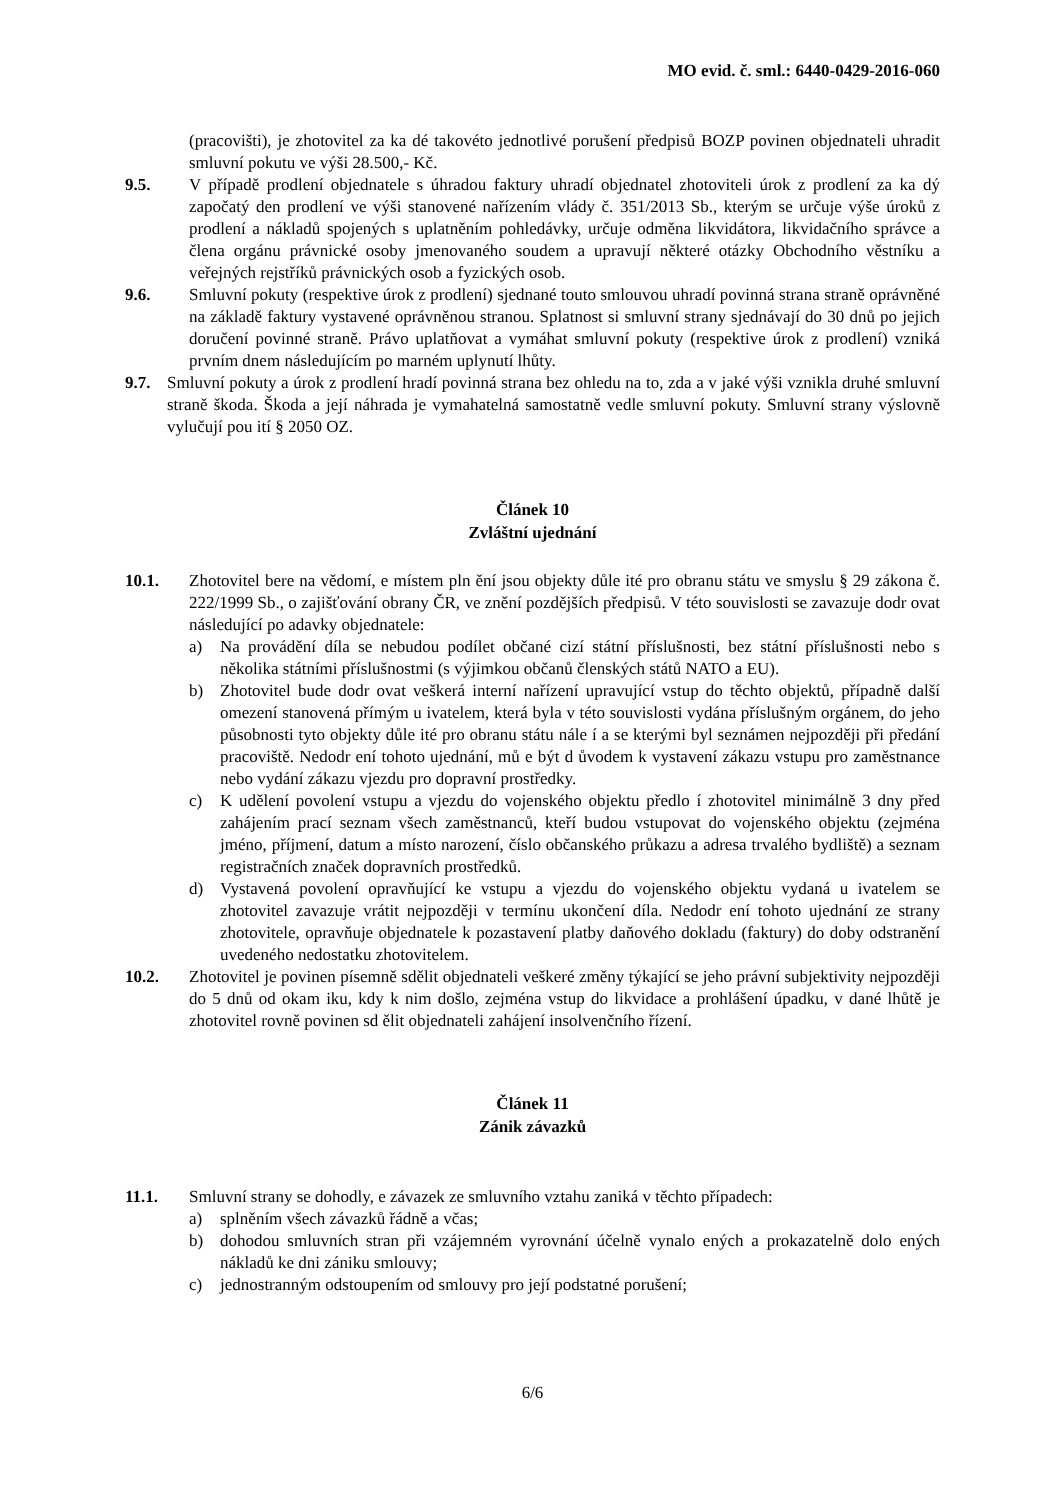MO evid. č. sml.: 6440-0429-2016-060
(pracovišti), je zhotovitel za ka dé takovéto jednotlivé porušení předpisů BOZP povinen objednateli uhradit smluvní pokutu ve výši 28.500,- Kč.
9.5. V případě prodlení objednatele s úhradou faktury uhradí objednatel zhotoviteli úrok z prodlení za ka dý započatý den prodlení ve výši stanovené nařízením vlády č. 351/2013 Sb., kterým se určuje výše úroků z prodlení a nákladů spojených s uplatněním pohledávky, určuje odměna likvidátora, likvidačního správce a člena orgánu právnické osoby jmenovaného soudem a upravují některé otázky Obchodního věstníku a veřejných rejstříků právnických osob a fyzických osob.
9.6. Smluvní pokuty (respektive úrok z prodlení) sjednané touto smlouvou uhradí povinná strana straně oprávněné na základě faktury vystavené oprávněnou stranou. Splatnost si smluvní strany sjednávají do 30 dnů po jejich doručení povinné straně. Právo uplatňovat a vymáhat smluvní pokuty (respektive úrok z prodlení) vzniká prvním dnem následujícím po marném uplynutí lhůty.
9.7. Smluvní pokuty a úrok z prodlení hradí povinná strana bez ohledu na to, zda a v jaké výši vznikla druhé smluvní straně škoda. Škoda a její náhrada je vymahatelná samostatně vedle smluvní pokuty. Smluvní strany výslovně vylučují pou ití § 2050 OZ.
Článek 10
Zvláštní ujednání
10.1. Zhotovitel bere na vědomí, e místem pln ění jsou objekty důle ité pro obranu státu ve smyslu § 29 zákona č. 222/1999 Sb., o zajišťování obrany ČR, ve znění pozdějších předpisů. V této souvislosti se zavazuje dodr ovat následující po adavky objednatele:
a) Na provádění díla se nebudou podílet občané cizí státní příslušnosti, bez státní příslušnosti nebo s několika státními příslušnostmi (s výjimkou občanů členských států NATO a EU).
b) Zhotovitel bude dodr ovat veškerá interní nařízení upravující vstup do těchto objektů, případně další omezení stanovená přímým u ivatelem, která byla v této souvislosti vydána příslušným orgánem, do jeho působnosti tyto objekty důle ité pro obranu státu nále í a se kterými byl seznámen nejpozději při předání pracoviště. Nedodr ení tohoto ujednání, mů e být d ůvodem k vystavení zákazu vstupu pro zaměstnance nebo vydání zákazu vjezdu pro dopravní prostředky.
c) K udělení povolení vstupu a vjezdu do vojenského objektu předlo í zhotovitel minimálně 3 dny před zahájením prací seznam všech zaměstnanců, kteří budou vstupovat do vojenského objektu (zejména jméno, příjmení, datum a místo narození, číslo občanského průkazu a adresa trvalého bydliště) a seznam registračních značek dopravních prostředků.
d) Vystavená povolení opravňující ke vstupu a vjezdu do vojenského objektu vydaná u ivatelem se zhotovitel zavazuje vrátit nejpozději v termínu ukončení díla. Nedodr ení tohoto ujednání ze strany zhotovitele, opravňuje objednatele k pozastavení platby daňového dokladu (faktury) do doby odstranění uvedeného nedostatku zhotovitelem.
10.2. Zhotovitel je povinen písemně sdělit objednateli veškeré změny týkající se jeho právní subjektivity nejpozději do 5 dnů od okam iku, kdy k nim došlo, zejména vstup do likvidace a prohlášení úpadku, v dané lhůtě je zhotovitel rovně povinen sd ělit objednateli zahájení insolvenčního řízení.
Článek 11
Zánik závazků
11.1. Smluvní strany se dohodly, e závazek ze smluvního vztahu zaniká v těchto případech:
a) splněním všech závazků řádně a včas;
b) dohodou smluvních stran při vzájemném vyrovnání účelně vynalo ených a prokazatelně dolo ených nákladů ke dni zániku smlouvy;
c) jednostranným odstoupením od smlouvy pro její podstatné porušení;
6/6